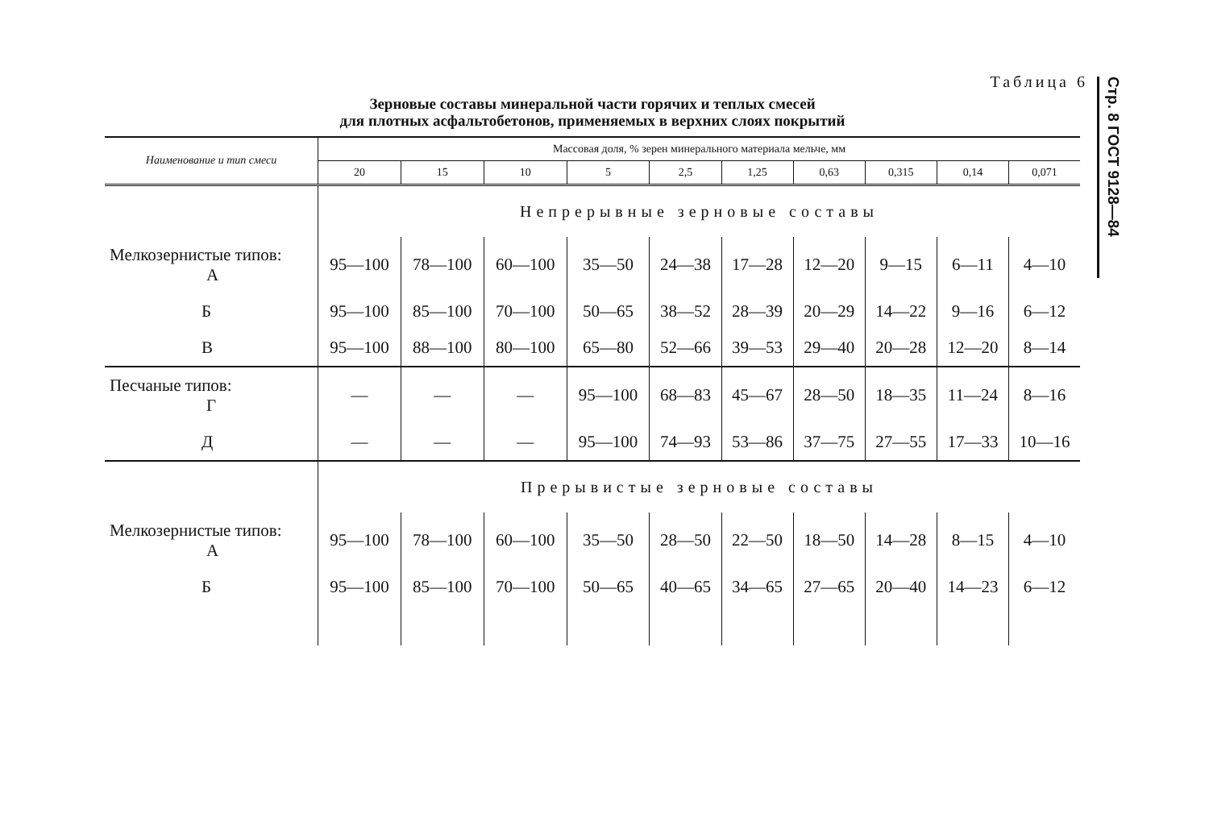Стр. 8 ГОСТ 9128—84
Таблица 6
Зерновые составы минеральной части горячих и теплых смесей
для плотных асфальтобетонов, применяемых в верхних слоях покрытий
| Наименование и тип смеси | Массовая доля, % зерен минерального материала мельче, мм | | | | | | | | | |
| --- | --- | --- | --- | --- | --- | --- | --- | --- | --- | --- |
| | 20 | 15 | 10 | 5 | 2,5 | 1,25 | 0,63 | 0,315 | 0,14 | 0,071 |
| | Непрерывные зерновые составы | | | | | | | | | |
| Мелкозернистые типов: А | 95—100 | 78—100 | 60—100 | 35—50 | 24—38 | 17—28 | 12—20 | 9—15 | 6—11 | 4—10 |
| Б | 95—100 | 85—100 | 70—100 | 50—65 | 38—52 | 28—39 | 20—29 | 14—22 | 9—16 | 6—12 |
| В | 95—100 | 88—100 | 80—100 | 65—80 | 52—66 | 39—53 | 29—40 | 20—28 | 12—20 | 8—14 |
| Песчаные типов: Г | — | — | — | 95—100 | 68—83 | 45—67 | 28—50 | 18—35 | 11—24 | 8—16 |
| Д | — | — | — | 95—100 | 74—93 | 53—86 | 37—75 | 27—55 | 17—33 | 10—16 |
| | Прерывистые зерновые составы | | | | | | | | | |
| Мелкозернистые типов: А | 95—100 | 78—100 | 60—100 | 35—50 | 28—50 | 22—50 | 18—50 | 14—28 | 8—15 | 4—10 |
| Б | 95—100 | 85—100 | 70—100 | 50—65 | 40—65 | 34—65 | 27—65 | 20—40 | 14—23 | 6—12 |